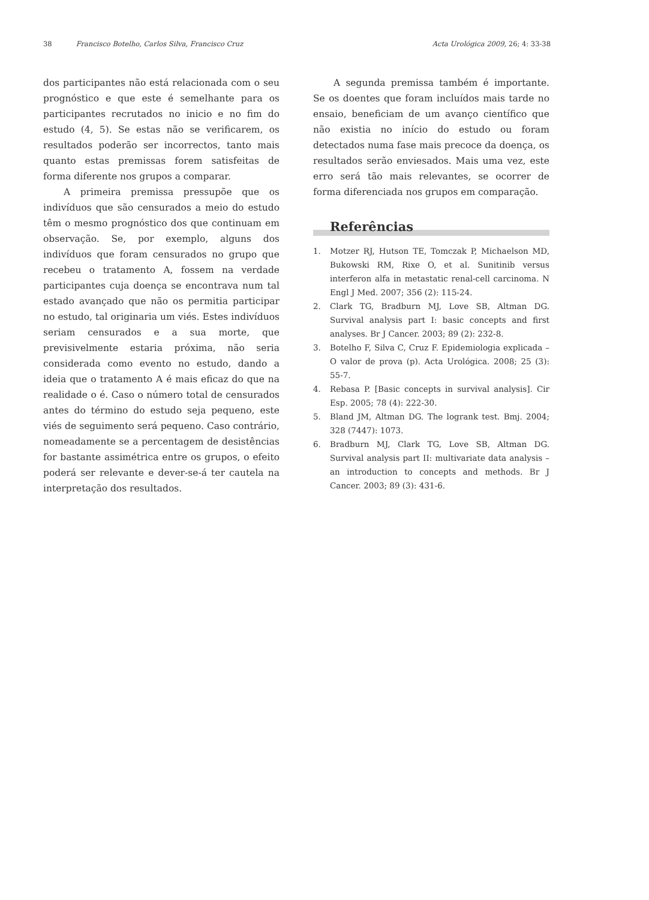38 Francisco Botelho, Carlos Silva, Francisco Cruz Acta Urológica 2009, 26; 4: 33-38
dos participantes não está relacionada com o seu prognóstico e que este é semelhante para os participantes recrutados no inicio e no fim do estudo (4, 5). Se estas não se verificarem, os resultados poderão ser incorrectos, tanto mais quanto estas premissas forem satisfeitas de forma diferente nos grupos a comparar.
A primeira premissa pressupõe que os indivíduos que são censurados a meio do estudo têm o mesmo prognóstico dos que continuam em observação. Se, por exemplo, alguns dos indivíduos que foram censurados no grupo que recebeu o tratamento A, fossem na verdade participantes cuja doença se encontrava num tal estado avançado que não os permitia participar no estudo, tal originaria um viés. Estes indivíduos seriam censurados e a sua morte, que previsivelmente estaria próxima, não seria considerada como evento no estudo, dando a ideia que o tratamento A é mais eficaz do que na realidade o é. Caso o número total de censurados antes do término do estudo seja pequeno, este viés de seguimento será pequeno. Caso contrário, nomeadamente se a percentagem de desistências for bastante assimétrica entre os grupos, o efeito poderá ser relevante e dever-se-á ter cautela na interpretação dos resultados.
A segunda premissa também é importante. Se os doentes que foram incluídos mais tarde no ensaio, beneficiam de um avanço científico que não existia no início do estudo ou foram detectados numa fase mais precoce da doença, os resultados serão enviesados. Mais uma vez, este erro será tão mais relevantes, se ocorrer de forma diferenciada nos grupos em comparação.
Referências
1. Motzer RJ, Hutson TE, Tomczak P, Michaelson MD, Bukowski RM, Rixe O, et al. Sunitinib versus interferon alfa in metastatic renal-cell carcinoma. N Engl J Med. 2007; 356 (2): 115-24.
2. Clark TG, Bradburn MJ, Love SB, Altman DG. Survival analysis part I: basic concepts and first analyses. Br J Cancer. 2003; 89 (2): 232-8.
3. Botelho F, Silva C, Cruz F. Epidemiologia explicada – O valor de prova (p). Acta Urológica. 2008; 25 (3): 55-7.
4. Rebasa P. [Basic concepts in survival analysis]. Cir Esp. 2005; 78 (4): 222-30.
5. Bland JM, Altman DG. The logrank test. Bmj. 2004; 328 (7447): 1073.
6. Bradburn MJ, Clark TG, Love SB, Altman DG. Survival analysis part II: multivariate data analysis – an introduction to concepts and methods. Br J Cancer. 2003; 89 (3): 431-6.